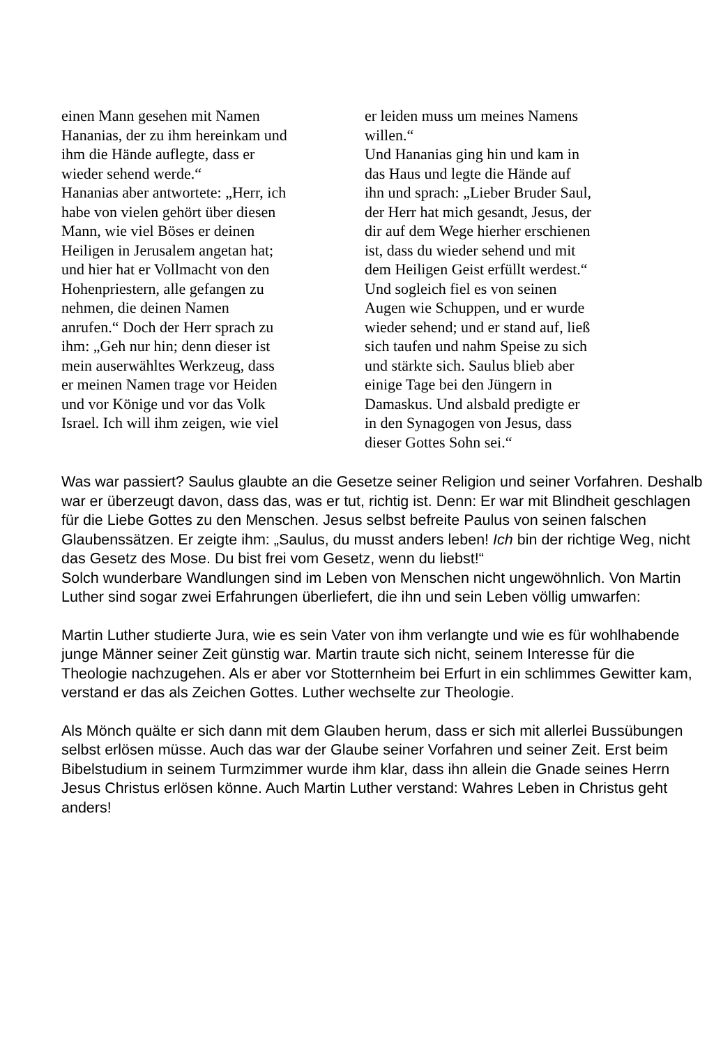einen Mann gesehen mit Namen
Hananias, der zu ihm hereinkam und
ihm die Hände auflegte, dass er
wieder sehend werde.“
Hananias aber antwortete: „Herr, ich
habe von vielen gehört über diesen
Mann, wie viel Böses er deinen
Heiligen in Jerusalem angetan hat;
und hier hat er Vollmacht von den
Hohenpriestern, alle gefangen zu
nehmen, die deinen Namen
anrufen.“ Doch der Herr sprach zu
ihm: „Geh nur hin; denn dieser ist
mein auserwähltes Werkzeug, dass
er meinen Namen trage vor Heiden
und vor Könige und vor das Volk
Israel. Ich will ihm zeigen, wie viel
er leiden muss um meines Namens
willen.“
Und Hananias ging hin und kam in
das Haus und legte die Hände auf
ihn und sprach: „Lieber Bruder Saul,
der Herr hat mich gesandt, Jesus, der
dir auf dem Wege hierher erschienen
ist, dass du wieder sehend und mit
dem Heiligen Geist erfüllt werdest.“
Und sogleich fiel es von seinen
Augen wie Schuppen, und er wurde
wieder sehend; und er stand auf, ließ
sich taufen und nahm Speise zu sich
und stärkte sich. Saulus blieb aber
einige Tage bei den Jüngern in
Damaskus. Und alsbald predigte er
in den Synagogen von Jesus, dass
dieser Gottes Sohn sei.“
Was war passiert? Saulus glaubte an die Gesetze seiner Religion und seiner Vorfahren. Deshalb war er überzeugt davon, dass das, was er tut, richtig ist. Denn: Er war mit Blindheit geschlagen für die Liebe Gottes zu den Menschen. Jesus selbst befreite Paulus von seinen falschen Glaubenssätzen. Er zeigte ihm: „Saulus, du musst anders leben! Ich bin der richtige Weg, nicht das Gesetz des Mose. Du bist frei vom Gesetz, wenn du liebst!“
Solch wunderbare Wandlungen sind im Leben von Menschen nicht ungewöhnlich. Von Martin Luther sind sogar zwei Erfahrungen überliefert, die ihn und sein Leben völlig umwarfen:
Martin Luther studierte Jura, wie es sein Vater von ihm verlangte und wie es für wohlhabende junge Männer seiner Zeit günstig war. Martin traute sich nicht, seinem Interesse für die Theologie nachzugehen. Als er aber vor Stotternheim bei Erfurt in ein schlimmes Gewitter kam, verstand er das als Zeichen Gottes. Luther wechselte zur Theologie.
Als Mönch quälte er sich dann mit dem Glauben herum, dass er sich mit allerlei Bussübungen selbst erlösen müsse. Auch das war der Glaube seiner Vorfahren und seiner Zeit. Erst beim Bibelstudium in seinem Turmzimmer wurde ihm klar, dass ihn allein die Gnade seines Herrn Jesus Christus erlösen könne. Auch Martin Luther verstand: Wahres Leben in Christus geht anders!